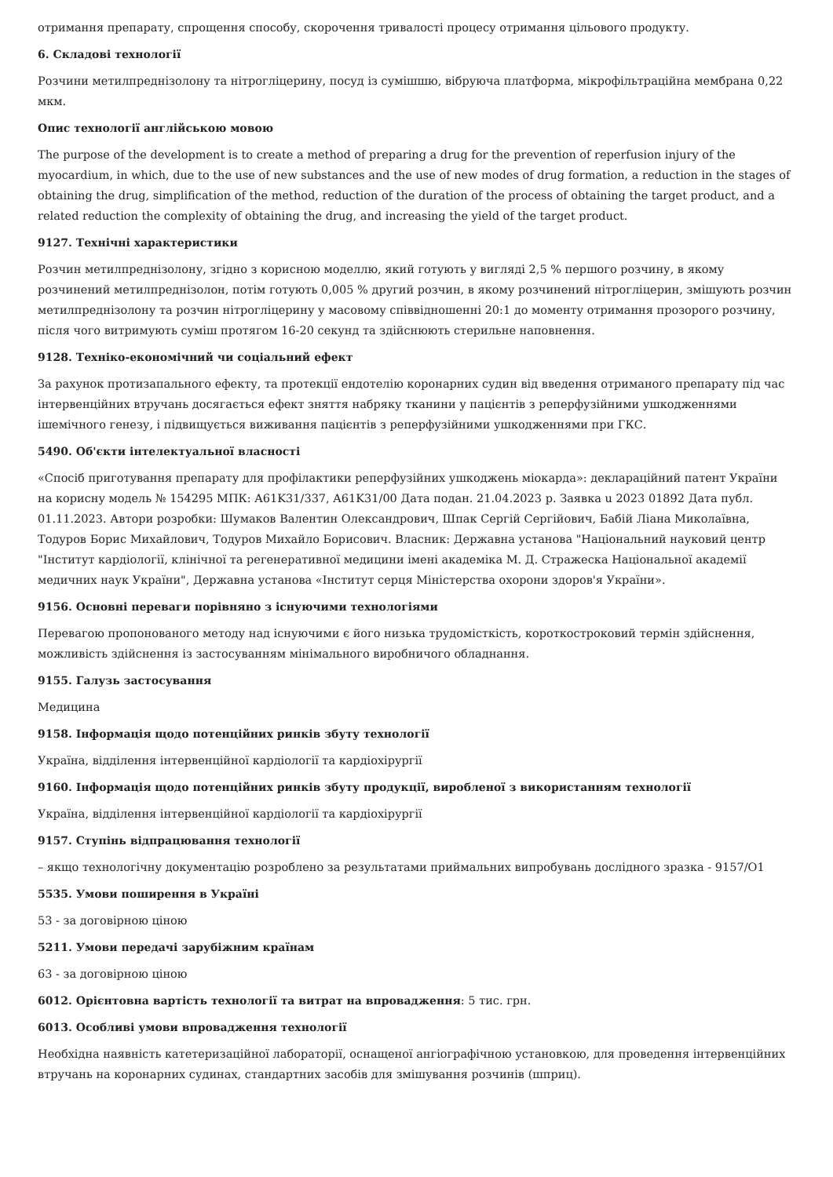отримання препарату, спрощення способу, скорочення тривалості процесу отримання цільового продукту.
6. Складові технології
Розчини метилпреднізолону та нітрогліцерину, посуд із сумішшю, вібруюча платформа, мікрофільтраційна мембрана 0,22 мкм.
Опис технології англійською мовою
The purpose of the development is to create a method of preparing a drug for the prevention of reperfusion injury of the myocardium, in which, due to the use of new substances and the use of new modes of drug formation, a reduction in the stages of obtaining the drug, simplification of the method, reduction of the duration of the process of obtaining the target product, and a related reduction the complexity of obtaining the drug, and increasing the yield of the target product.
9127. Технічні характеристики
Розчин метилпреднізолону, згідно з корисною моделлю, який готують у вигляді 2,5 % першого розчину, в якому розчинений метилпреднізолон, потім готують 0,005 % другий розчин, в якому розчинений нітрогліцерин, змішують розчин метилпреднізолону та розчин нітрогліцерину у масовому співвідношенні 20:1 до моменту отримання прозорого розчину, після чого витримують суміш протягом 16-20 секунд та здійснюють стерильне наповнення.
9128. Техніко-економічний чи соціальний ефект
За рахунок протизапального ефекту, та протекції ендотелію коронарних судин від введення отриманого препарату під час інтервенційних втручань досягається ефект зняття набряку тканини у пацієнтів з реперфузійними ушкодженнями ішемічного генезу, і підвищується виживання пацієнтів з реперфузійними ушкодженнями при ГКС.
5490. Об'єкти інтелектуальної власності
«Спосіб приготування препарату для профілактики реперфузійних ушкоджень міокарда»: деклараційний патент України на корисну модель № 154295 МПК: A61K31/337, A61K31/00 Дата подан. 21.04.2023 р. Заявка u 2023 01892 Дата публ. 01.11.2023. Автори розробки: Шумаков Валентин Олександрович, Шпак Сергій Сергійович, Бабій Ліана Миколаївна, Тодуров Борис Михайлович, Тодуров Михайло Борисович. Власник: Державна установа "Національний науковий центр "Інститут кардіології, клінічної та регенеративної медицини імені академіка М. Д. Стражеска Національної академії медичних наук України", Державна установа «Інститут серця Міністерства охорони здоров'я України».
9156. Основні переваги порівняно з існуючими технологіями
Перевагою пропонованого методу над існуючими є його низька трудомісткість, короткостроковий термін здійснення, можливість здійснення із застосуванням мінімального виробничого обладнання.
9155. Галузь застосування
Медицина
9158. Інформація щодо потенційних ринків збуту технології
Україна, відділення інтервенційної кардіології та кардіохірургії
9160. Інформація щодо потенційних ринків збуту продукції, виробленої з використанням технології
Україна, відділення інтервенційної кардіології та кардіохірургії
9157. Ступінь відпрацювання технології
– якщо технологічну документацію розроблено за результатами приймальних випробувань дослідного зразка - 9157/О1
5535. Умови поширення в Україні
53 - за договірною ціною
5211. Умови передачі зарубіжним країнам
63 - за договірною ціною
6012. Орієнтовна вартість технології та витрат на впровадження: 5 тис. грн.
6013. Особливі умови впровадження технології
Необхідна наявність катетеризаційної лабораторії, оснащеної ангіографічною установкою, для проведення інтервенційних втручань на коронарних судинах, стандартних засобів для змішування розчинів (шприц).